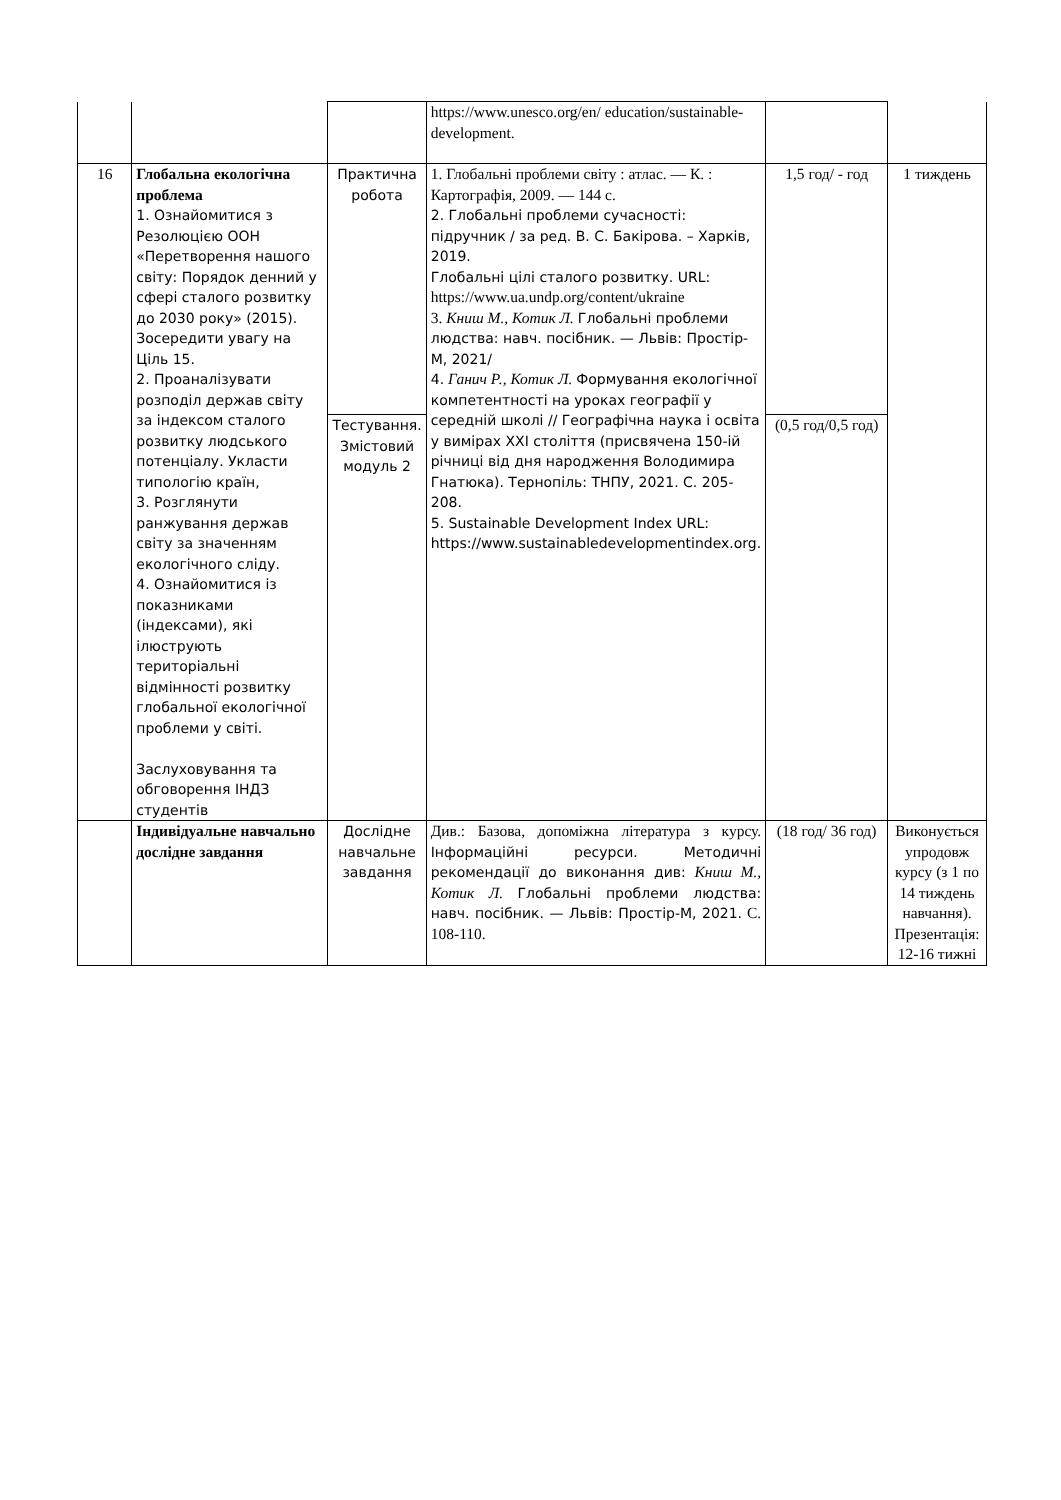| | | | https://www.unesco.org/en/ education/sustainable-development. | | |
| 16 | Глобальна екологічна проблема 1. Ознайомитися з Резолюцією ООН «Перетворення нашого світу: Порядок денний у сфері сталого розвитку до 2030 року» (2015). Зосередити увагу на Ціль 15. 2. Проаналізувати розподіл держав світу за індексом сталого розвитку людського потенціалу. Укласти типологію країн, 3. Розглянути ранжування держав світу за значенням екологічного сліду. 4. Ознайомитися із показниками (індексами), які ілюструють територіальні відмінності розвитку глобальної екологічної проблеми у світі. Заслуховування та обговорення ІНДЗ студентів | Практична робота | 1. Глобальні проблеми світу : атлас. — К. : Картографія, 2009. — 144 с. 2. Глобальні проблеми сучасності: підручник / за ред. В. С. Бакірова. – Харків, 2019. Глобальні цілі сталого розвитку. URL: https://www.ua.undp.org/content/ukraine 3. Книш М., Котик Л. Глобальні проблеми людства: навч. посібник. — Львів: Простір-М, 2021/ 4. Ганич Р., Котик Л. Формування екологічної компетентності на уроках географії у середній школі // Географічна наука і освіта у вимірах ХХІ століття (присвячена 150-ій річниці від дня народження Володимира Гнатюка). Тернопіль: ТНПУ, 2021. С. 205-208. 5. Sustainable Development Index URL: https://www.sustainabledevelopmentindex.org. | 1,5 год/ - год | 1 тиждень |
| | | Тестування. Змістовий модуль 2 | | (0,5 год/0,5 год) | |
| | Індивідуальне навчально дослідне завдання | Дослідне навчальне завдання | Див.: Базова, допоміжна література з курсу. Інформаційні ресурси. Методичні рекомендації до виконання див: Книш М., Котик Л. Глобальні проблеми людства: навч. посібник. — Львів: Простір-М, 2021. С. 108-110. | (18 год/ 36 год) | Виконується упродовж курсу (з 1 по 14 тиждень навчання). Презентація: 12-16 тижні |